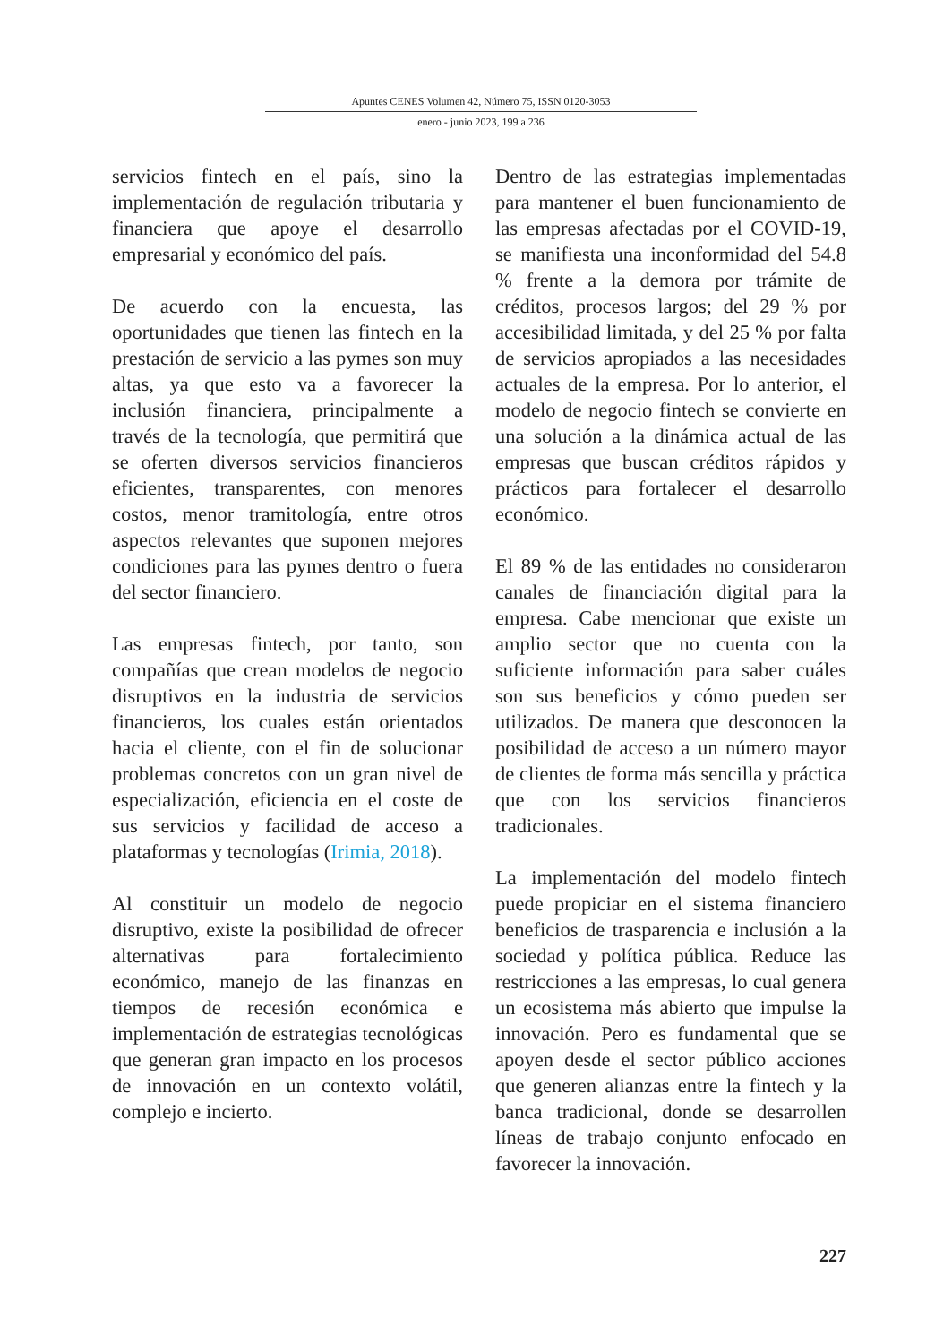Apuntes CENES Volumen 42, Número 75, ISSN 0120-3053
enero - junio 2023, 199 a 236
servicios fintech en el país, sino la implementación de regulación tributaria y financiera que apoye el desarrollo empresarial y económico del país.
De acuerdo con la encuesta, las oportunidades que tienen las fintech en la prestación de servicio a las pymes son muy altas, ya que esto va a favorecer la inclusión financiera, principalmente a través de la tecnología, que permitirá que se oferten diversos servicios financieros eficientes, transparentes, con menores costos, menor tramitología, entre otros aspectos relevantes que suponen mejores condiciones para las pymes dentro o fuera del sector financiero.
Las empresas fintech, por tanto, son compañías que crean modelos de negocio disruptivos en la industria de servicios financieros, los cuales están orientados hacia el cliente, con el fin de solucionar problemas concretos con un gran nivel de especialización, eficiencia en el coste de sus servicios y facilidad de acceso a plataformas y tecnologías (Irimia, 2018).
Al constituir un modelo de negocio disruptivo, existe la posibilidad de ofrecer alternativas para fortalecimiento económico, manejo de las finanzas en tiempos de recesión económica e implementación de estrategias tecnológicas que generan gran impacto en los procesos de innovación en un contexto volátil, complejo e incierto.
Dentro de las estrategias implementadas para mantener el buen funcionamiento de las empresas afectadas por el COVID-19, se manifiesta una inconformidad del 54.8 % frente a la demora por trámite de créditos, procesos largos; del 29 % por accesibilidad limitada, y del 25 % por falta de servicios apropiados a las necesidades actuales de la empresa. Por lo anterior, el modelo de negocio fintech se convierte en una solución a la dinámica actual de las empresas que buscan créditos rápidos y prácticos para fortalecer el desarrollo económico.
El 89 % de las entidades no consideraron canales de financiación digital para la empresa. Cabe mencionar que existe un amplio sector que no cuenta con la suficiente información para saber cuáles son sus beneficios y cómo pueden ser utilizados. De manera que desconocen la posibilidad de acceso a un número mayor de clientes de forma más sencilla y práctica que con los servicios financieros tradicionales.
La implementación del modelo fintech puede propiciar en el sistema financiero beneficios de trasparencia e inclusión a la sociedad y política pública. Reduce las restricciones a las empresas, lo cual genera un ecosistema más abierto que impulse la innovación. Pero es fundamental que se apoyen desde el sector público acciones que generen alianzas entre la fintech y la banca tradicional, donde se desarrollen líneas de trabajo conjunto enfocado en favorecer la innovación.
227